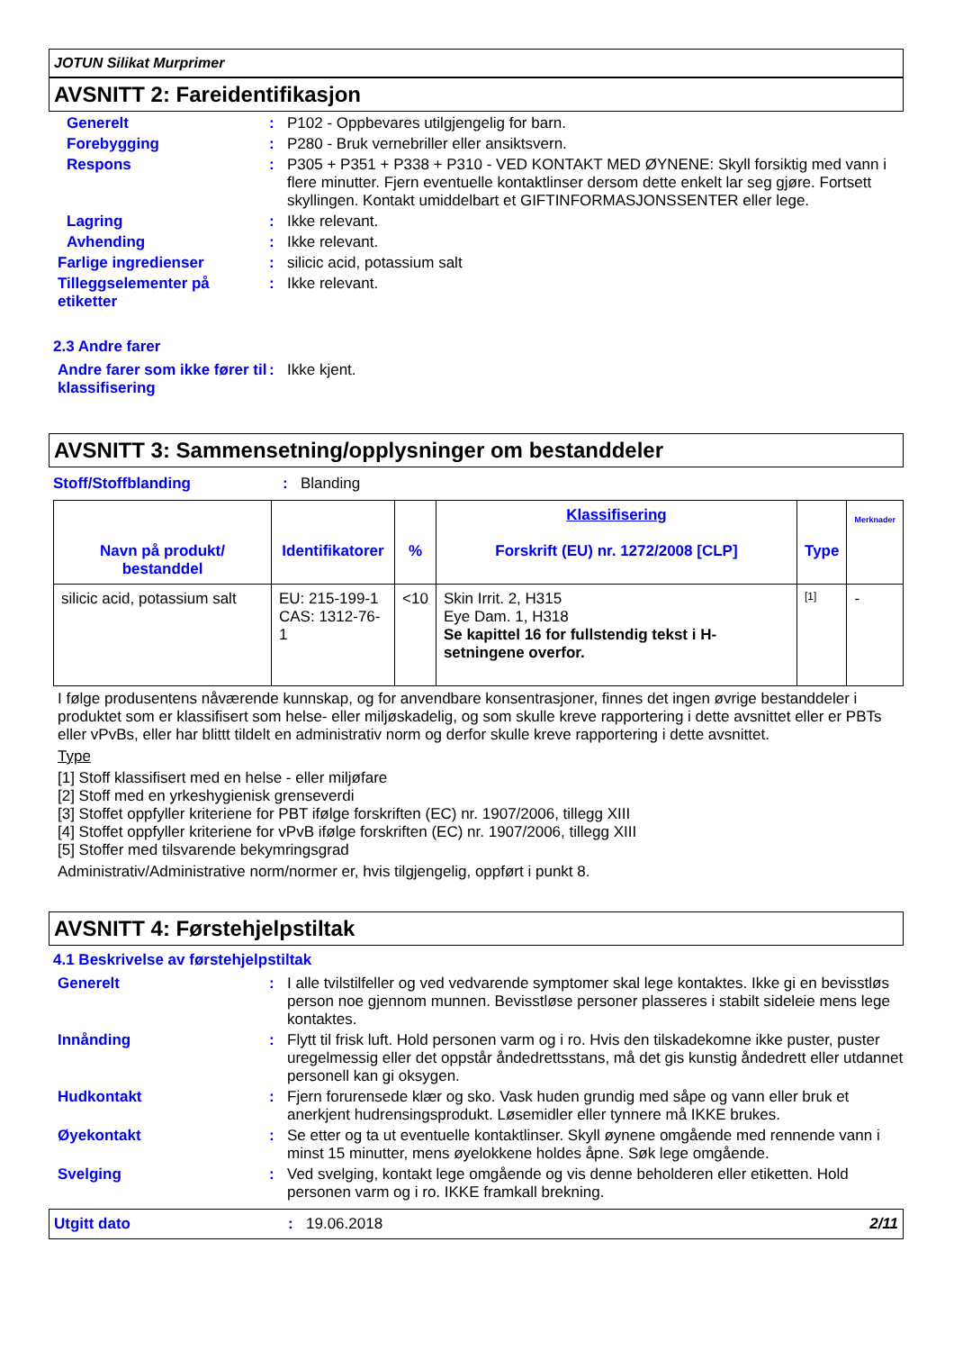JOTUN Silikat Murprimer
AVSNITT 2: Fareidentifikasjon
Generelt :
P102 - Oppbevares utilgjengelig for barn.
Forebygging :
P280 - Bruk vernebriller eller ansiktsvern.
Respons :
P305 + P351 + P338 + P310 - VED KONTAKT MED ØYNENE: Skyll forsiktig med vann i flere minutter. Fjern eventuelle kontaktlinser dersom dette enkelt lar seg gjøre. Fortsett skyllingen. Kontakt umiddelbart et GIFTINFORMASJONSSENTER eller lege.
Lagring :
Ikke relevant.
Avhending :
Ikke relevant.
Farlige ingredienser :
silicic acid, potassium salt
Tilleggselementer på etiketter
:
Ikke relevant.
2.3 Andre farer
Andre farer som ikke fører til klassifisering
:
Ikke kjent.
AVSNITT 3: Sammensetning/opplysninger om bestanddeler
Stoff/Stoffblanding :
Blanding
| Navn på produkt/ bestanddel | Identifikatorer | % | Klassifisering Forskrift (EU) nr. 1272/2008 [CLP] | Type | Merknader |
| --- | --- | --- | --- | --- | --- |
| silicic acid, potassium salt | EU: 215-199-1 CAS: 1312-76-1 | <10 | Skin Irrit. 2, H315 Eye Dam. 1, H318 Se kapittel 16 for fullstendig tekst i H-setningene overfor. | [1] | - |
I følge produsentens nåværende kunnskap, og for anvendbare konsentrasjoner, finnes det ingen øvrige bestanddeler i produktet som er klassifisert som helse- eller miljøskadelig, og som skulle kreve rapportering i dette avsnittet eller er PBTs eller vPvBs, eller har blittt tildelt en administrativ norm og derfor skulle kreve rapportering i dette avsnittet.
Type
[1] Stoff klassifisert med en helse - eller miljøfare
[2] Stoff med en yrkeshygienisk grenseverdi
[3] Stoffet oppfyller kriteriene for PBT ifølge forskriften (EC) nr. 1907/2006, tillegg XIII
[4] Stoffet oppfyller kriteriene for vPvB ifølge forskriften (EC) nr. 1907/2006, tillegg XIII
[5] Stoffer med tilsvarende bekymringsgrad
Administrativ/Administrative norm/normer er, hvis tilgjengelig, oppført i punkt 8.
AVSNITT 4: Førstehjelpstiltak
4.1 Beskrivelse av førstehjelpstiltak
Generelt :
I alle tvilstilfeller og ved vedvarende symptomer skal lege kontaktes. Ikke gi en bevisstløs person noe gjennom munnen. Bevisstløse personer plasseres i stabilt sideleie mens lege kontaktes.
Innånding :
Flytt til frisk luft. Hold personen varm og i ro. Hvis den tilskadekomne ikke puster, puster uregelmessig eller det oppstår åndedrettsstans, må det gis kunstig åndedrett eller utdannet personell kan gi oksygen.
Hudkontakt :
Fjern forurensede klær og sko. Vask huden grundig med såpe og vann eller bruk et anerkjent hudrensingsprodukt. Løsemidler eller tynnere må IKKE brukes.
Øyekontakt :
Se etter og ta ut eventuelle kontaktlinser. Skyll øynene omgående med rennende vann i minst 15 minutter, mens øyelokkene holdes åpne. Søk lege omgående.
Svelging :
Ved svelging, kontakt lege omgående og vis denne beholderen eller etiketten. Hold personen varm og i ro. IKKE framkall brekning.
Utgitt dato: 19.06.2018 2/11